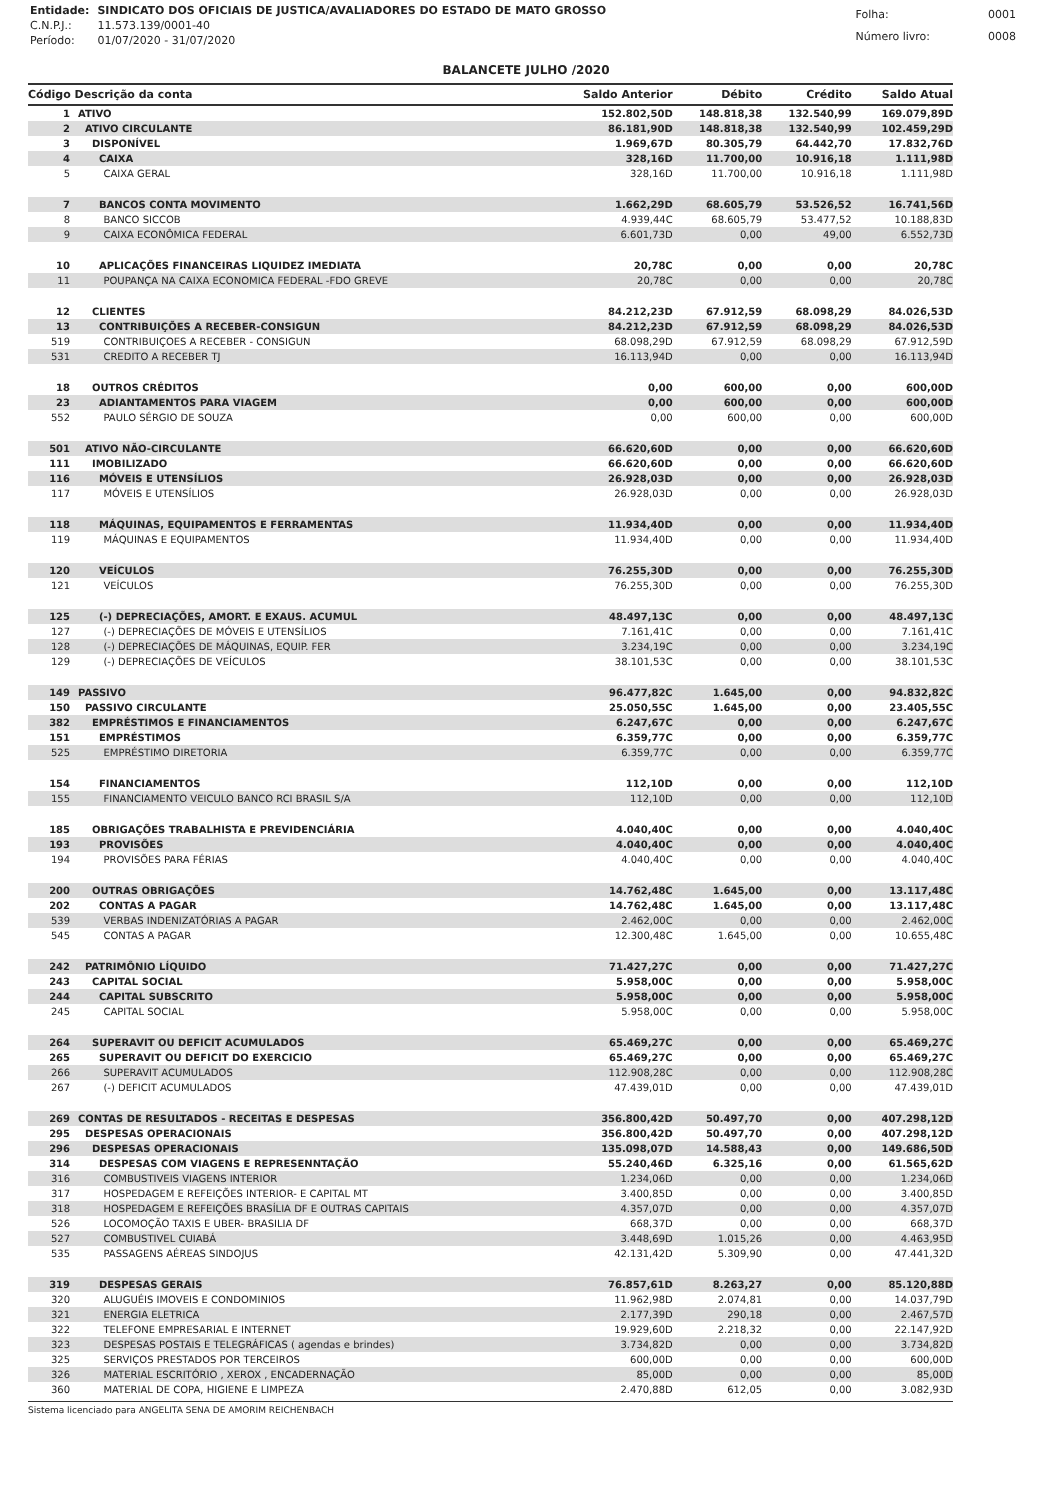| Entidade: | SINDICATO DOS OFICIAIS DE JUSTICA/AVALIADORES DO ESTADO DE MATO GROSSO |
| C.N.P.J.: | 11.573.139/0001-40 |
| Período: | 01/07/2020 - 31/07/2020 |
| Folha: | 0001 |
| Número livro: | 0008 |
BALANCETE JULHO /2020
| Código Descrição da conta | | Saldo Anterior | Débito | Crédito | Saldo Atual |
| --- | --- | --- | --- | --- | --- |
| 1 | ATIVO | 152.802,50D | 148.818,38 | 132.540,99 | 169.079,89D |
| 2 | ATIVO CIRCULANTE | 86.181,90D | 148.818,38 | 132.540,99 | 102.459,29D |
| 3 | DISPONÍVEL | 1.969,67D | 80.305,79 | 64.442,70 | 17.832,76D |
| 4 | CAIXA | 328,16D | 11.700,00 | 10.916,18 | 1.111,98D |
| 5 | CAIXA GERAL | 328,16D | 11.700,00 | 10.916,18 | 1.111,98D |
| 7 | BANCOS CONTA MOVIMENTO | 1.662,29D | 68.605,79 | 53.526,52 | 16.741,56D |
| 8 | BANCO SICCOB | 4.939,44C | 68.605,79 | 53.477,52 | 10.188,83D |
| 9 | CAIXA ECONÔMICA FEDERAL | 6.601,73D | 0,00 | 49,00 | 6.552,73D |
| 10 | APLICAÇÕES FINANCEIRAS LIQUIDEZ IMEDIATA | 20,78C | 0,00 | 0,00 | 20,78C |
| 11 | POUPANÇA NA CAIXA ECONOMICA FEDERAL -FDO GREVE | 20,78C | 0,00 | 0,00 | 20,78C |
| 12 | CLIENTES | 84.212,23D | 67.912,59 | 68.098,29 | 84.026,53D |
| 13 | CONTRIBUIÇÕES A RECEBER-CONSIGUN | 84.212,23D | 67.912,59 | 68.098,29 | 84.026,53D |
| 519 | CONTRIBUIÇOES A RECEBER - CONSIGUN | 68.098,29D | 67.912,59 | 68.098,29 | 67.912,59D |
| 531 | CREDITO A RECEBER TJ | 16.113,94D | 0,00 | 0,00 | 16.113,94D |
| 18 | OUTROS CRÉDITOS | 0,00 | 600,00 | 0,00 | 600,00D |
| 23 | ADIANTAMENTOS PARA VIAGEM | 0,00 | 600,00 | 0,00 | 600,00D |
| 552 | PAULO SÉRGIO DE SOUZA | 0,00 | 600,00 | 0,00 | 600,00D |
| 501 | ATIVO NÃO-CIRCULANTE | 66.620,60D | 0,00 | 0,00 | 66.620,60D |
| 111 | IMOBILIZADO | 66.620,60D | 0,00 | 0,00 | 66.620,60D |
| 116 | MÓVEIS E UTENSÍLIOS | 26.928,03D | 0,00 | 0,00 | 26.928,03D |
| 117 | MÓVEIS E UTENSÍLIOS | 26.928,03D | 0,00 | 0,00 | 26.928,03D |
| 118 | MÁQUINAS, EQUIPAMENTOS E FERRAMENTAS | 11.934,40D | 0,00 | 0,00 | 11.934,40D |
| 119 | MÁQUINAS E EQUIPAMENTOS | 11.934,40D | 0,00 | 0,00 | 11.934,40D |
| 120 | VEÍCULOS | 76.255,30D | 0,00 | 0,00 | 76.255,30D |
| 121 | VEÍCULOS | 76.255,30D | 0,00 | 0,00 | 76.255,30D |
| 125 | (-) DEPRECIAÇÕES, AMORT. E EXAUS. ACUMUL | 48.497,13C | 0,00 | 0,00 | 48.497,13C |
| 127 | (-) DEPRECIAÇÕES DE MÓVEIS E UTENSÍLIOS | 7.161,41C | 0,00 | 0,00 | 7.161,41C |
| 128 | (-) DEPRECIAÇÕES DE MÁQUINAS, EQUIP. FER | 3.234,19C | 0,00 | 0,00 | 3.234,19C |
| 129 | (-) DEPRECIAÇÕES DE VEÍCULOS | 38.101,53C | 0,00 | 0,00 | 38.101,53C |
| 149 | PASSIVO | 96.477,82C | 1.645,00 | 0,00 | 94.832,82C |
| 150 | PASSIVO CIRCULANTE | 25.050,55C | 1.645,00 | 0,00 | 23.405,55C |
| 382 | EMPRÉSTIMOS E FINANCIAMENTOS | 6.247,67C | 0,00 | 0,00 | 6.247,67C |
| 151 | EMPRÉSTIMOS | 6.359,77C | 0,00 | 0,00 | 6.359,77C |
| 525 | EMPRÉSTIMO DIRETORIA | 6.359,77C | 0,00 | 0,00 | 6.359,77C |
| 154 | FINANCIAMENTOS | 112,10D | 0,00 | 0,00 | 112,10D |
| 155 | FINANCIAMENTO VEICULO BANCO RCI BRASIL S/A | 112,10D | 0,00 | 0,00 | 112,10D |
| 185 | OBRIGAÇÕES TRABALHISTA E PREVIDENCIÁRIA | 4.040,40C | 0,00 | 0,00 | 4.040,40C |
| 193 | PROVISÕES | 4.040,40C | 0,00 | 0,00 | 4.040,40C |
| 194 | PROVISÕES PARA FÉRIAS | 4.040,40C | 0,00 | 0,00 | 4.040,40C |
| 200 | OUTRAS OBRIGAÇÕES | 14.762,48C | 1.645,00 | 0,00 | 13.117,48C |
| 202 | CONTAS A PAGAR | 14.762,48C | 1.645,00 | 0,00 | 13.117,48C |
| 539 | VERBAS INDENIZATÓRIAS A PAGAR | 2.462,00C | 0,00 | 0,00 | 2.462,00C |
| 545 | CONTAS A PAGAR | 12.300,48C | 1.645,00 | 0,00 | 10.655,48C |
| 242 | PATRIMÔNIO LÍQUIDO | 71.427,27C | 0,00 | 0,00 | 71.427,27C |
| 243 | CAPITAL SOCIAL | 5.958,00C | 0,00 | 0,00 | 5.958,00C |
| 244 | CAPITAL SUBSCRITO | 5.958,00C | 0,00 | 0,00 | 5.958,00C |
| 245 | CAPITAL SOCIAL | 5.958,00C | 0,00 | 0,00 | 5.958,00C |
| 264 | SUPERAVIT OU DEFICIT ACUMULADOS | 65.469,27C | 0,00 | 0,00 | 65.469,27C |
| 265 | SUPERAVIT OU DEFICIT DO EXERCICIO | 65.469,27C | 0,00 | 0,00 | 65.469,27C |
| 266 | SUPERAVIT ACUMULADOS | 112.908,28C | 0,00 | 0,00 | 112.908,28C |
| 267 | (-) DEFICIT ACUMULADOS | 47.439,01D | 0,00 | 0,00 | 47.439,01D |
| 269 | CONTAS DE RESULTADOS - RECEITAS E DESPESAS | 356.800,42D | 50.497,70 | 0,00 | 407.298,12D |
| 295 | DESPESAS OPERACIONAIS | 356.800,42D | 50.497,70 | 0,00 | 407.298,12D |
| 296 | DESPESAS OPERACIONAIS | 135.098,07D | 14.588,43 | 0,00 | 149.686,50D |
| 314 | DESPESAS COM VIAGENS E REPRESENNTAÇÃO | 55.240,46D | 6.325,16 | 0,00 | 61.565,62D |
| 316 | COMBUSTIVEIS VIAGENS INTERIOR | 1.234,06D | 0,00 | 0,00 | 1.234,06D |
| 317 | HOSPEDAGEM E REFEIÇÕES INTERIOR- E CAPITAL MT | 3.400,85D | 0,00 | 0,00 | 3.400,85D |
| 318 | HOSPEDAGEM E REFEIÇÕES BRASÍLIA DF E OUTRAS CAPITAIS | 4.357,07D | 0,00 | 0,00 | 4.357,07D |
| 526 | LOCOMOÇÃO TAXIS E UBER- BRASILIA DF | 668,37D | 0,00 | 0,00 | 668,37D |
| 527 | COMBUSTIVEL CUIABÁ | 3.448,69D | 1.015,26 | 0,00 | 4.463,95D |
| 535 | PASSAGENS AÉREAS SINDOJUS | 42.131,42D | 5.309,90 | 0,00 | 47.441,32D |
| 319 | DESPESAS GERAIS | 76.857,61D | 8.263,27 | 0,00 | 85.120,88D |
| 320 | ALUGUÉIS IMOVEIS E CONDOMINIOS | 11.962,98D | 2.074,81 | 0,00 | 14.037,79D |
| 321 | ENERGIA ELETRICA | 2.177,39D | 290,18 | 0,00 | 2.467,57D |
| 322 | TELEFONE EMPRESARIAL E INTERNET | 19.929,60D | 2.218,32 | 0,00 | 22.147,92D |
| 323 | DESPESAS POSTAIS E TELEGRÁFICAS ( agendas e brindes) | 3.734,82D | 0,00 | 0,00 | 3.734,82D |
| 325 | SERVIÇOS PRESTADOS POR TERCEIROS | 600,00D | 0,00 | 0,00 | 600,00D |
| 326 | MATERIAL ESCRITÓRIO , XEROX , ENCADERNAÇÃO | 85,00D | 0,00 | 0,00 | 85,00D |
| 360 | MATERIAL DE COPA, HIGIENE E LIMPEZA | 2.470,88D | 612,05 | 0,00 | 3.082,93D |
Sistema licenciado para ANGELITA SENA DE AMORIM REICHENBACH